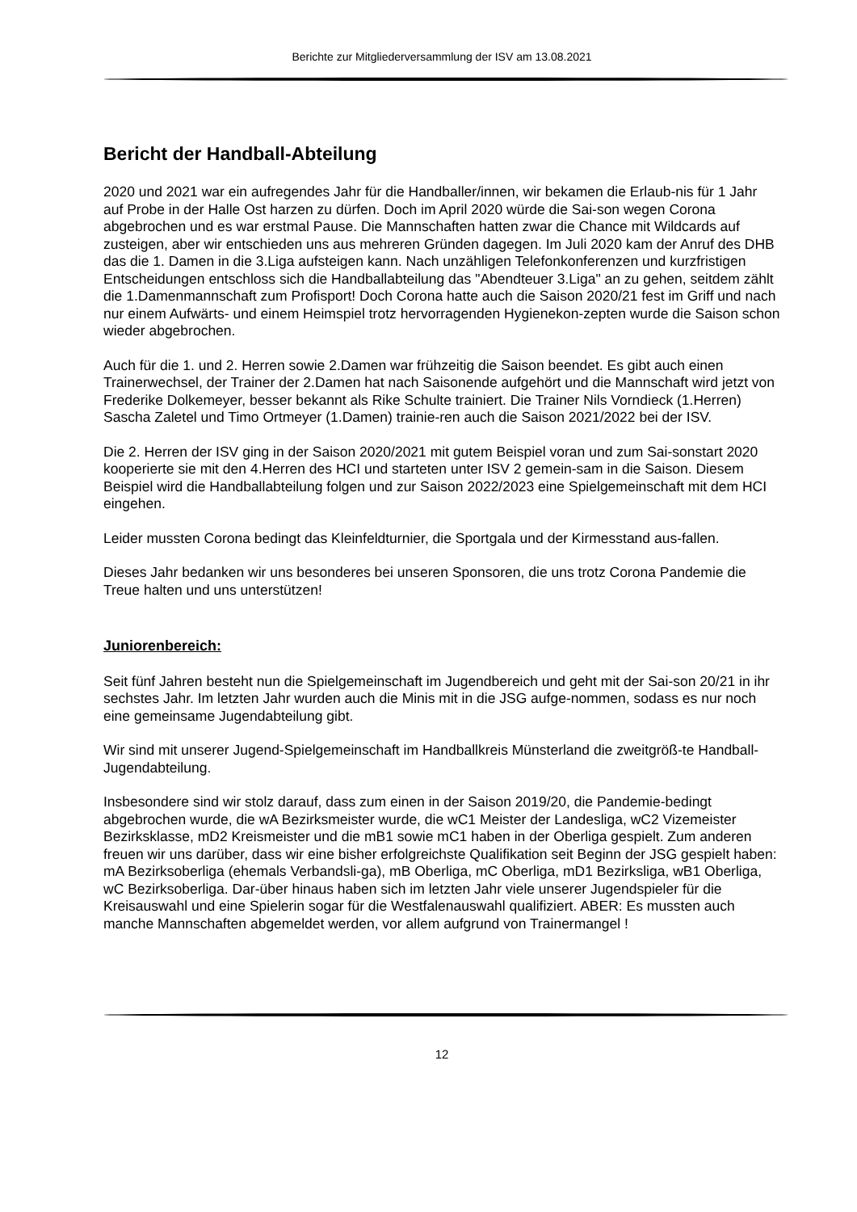Berichte zur Mitgliederversammlung der ISV am 13.08.2021
Bericht der Handball-Abteilung
2020 und 2021 war ein aufregendes Jahr für die Handballer/innen, wir bekamen die Erlaub-nis für 1 Jahr auf Probe in der Halle Ost harzen zu dürfen. Doch im April 2020 würde die Sai-son wegen Corona abgebrochen und es war erstmal Pause. Die Mannschaften hatten zwar die Chance mit Wildcards auf zusteigen, aber wir entschieden uns aus mehreren Gründen dagegen. Im Juli 2020 kam der Anruf des DHB das die 1. Damen in die 3.Liga aufsteigen kann. Nach unzähligen Telefonkonferenzen und kurzfristigen Entscheidungen entschloss sich die Handballabteilung das "Abendteuer 3.Liga" an zu gehen, seitdem zählt die 1.Damenmannschaft zum Profisport! Doch Corona hatte auch die Saison 2020/21 fest im Griff und nach nur einem Aufwärts- und einem Heimspiel trotz hervorragenden Hygienekon-zepten wurde die Saison schon wieder abgebrochen.
Auch für die 1. und 2. Herren sowie 2.Damen war frühzeitig die Saison beendet. Es gibt auch einen Trainerwechsel, der Trainer der 2.Damen hat nach Saisonende aufgehört und die Mannschaft wird jetzt von Frederike Dolkemeyer, besser bekannt als Rike Schulte trainiert. Die Trainer Nils Vorndieck (1.Herren) Sascha Zaletel und Timo Ortmeyer (1.Damen) trainie-ren auch die Saison 2021/2022 bei der ISV.
Die 2. Herren der ISV ging in der Saison 2020/2021 mit gutem Beispiel voran und zum Sai-sonstart 2020 kooperierte sie mit den 4.Herren des HCI und starteten unter ISV 2 gemein-sam in die Saison. Diesem Beispiel wird die Handballabteilung folgen und zur Saison 2022/2023 eine Spielgemeinschaft mit dem HCI eingehen.
Leider mussten Corona bedingt das Kleinfeldturnier, die Sportgala und der Kirmesstand aus-fallen.
Dieses Jahr bedanken wir uns besonderes bei unseren Sponsoren, die uns trotz Corona Pandemie die Treue halten und uns unterstützen!
Juniorenbereich:
Seit fünf Jahren besteht nun die Spielgemeinschaft im Jugendbereich und geht mit der Sai-son 20/21 in ihr sechstes Jahr. Im letzten Jahr wurden auch die Minis mit in die JSG aufge-nommen, sodass es nur noch eine gemeinsame Jugendabteilung gibt.
Wir sind mit unserer Jugend-Spielgemeinschaft im Handballkreis Münsterland die zweitgröß-te Handball-Jugendabteilung.
Insbesondere sind wir stolz darauf, dass zum einen in der Saison 2019/20, die Pandemie-bedingt abgebrochen wurde, die wA Bezirksmeister wurde, die wC1 Meister der Landesliga, wC2 Vizemeister Bezirksklasse, mD2 Kreismeister und die mB1 sowie mC1 haben in der Oberliga gespielt. Zum anderen freuen wir uns darüber, dass wir eine bisher erfolgreichste Qualifikation seit Beginn der JSG gespielt haben: mA Bezirksoberliga (ehemals Verbandsli-ga), mB Oberliga, mC Oberliga, mD1 Bezirksliga, wB1 Oberliga, wC Bezirksoberliga. Dar-über hinaus haben sich im letzten Jahr viele unserer Jugendspieler für die Kreisauswahl und eine Spielerin sogar für die Westfalenauswahl qualifiziert. ABER: Es mussten auch manche Mannschaften abgemeldet werden, vor allem aufgrund von Trainermangel !
12